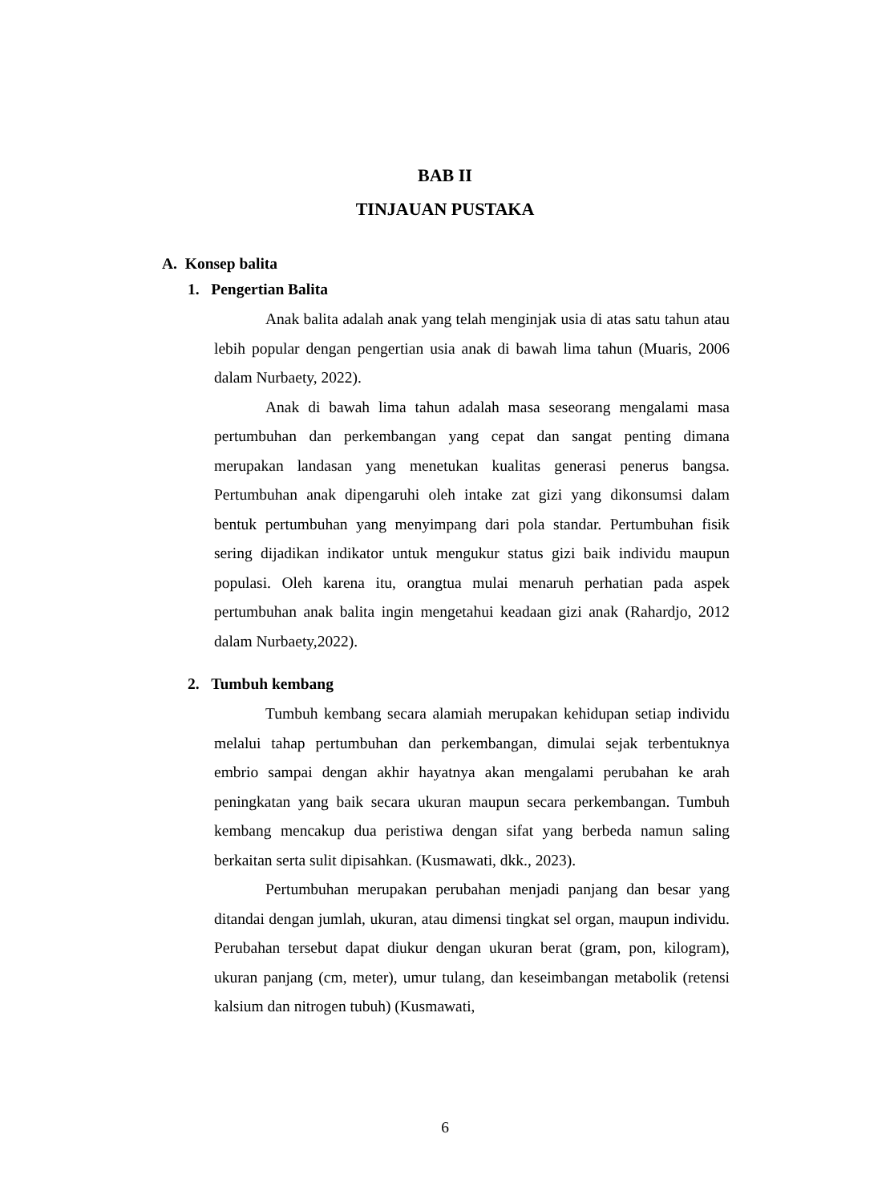BAB II
TINJAUAN PUSTAKA
A. Konsep balita
1. Pengertian Balita
Anak balita adalah anak yang telah menginjak usia di atas satu tahun atau lebih popular dengan pengertian usia anak di bawah lima tahun (Muaris, 2006 dalam Nurbaety, 2022).
Anak di bawah lima tahun adalah masa seseorang mengalami masa pertumbuhan dan perkembangan yang cepat dan sangat penting dimana merupakan landasan yang menetukan kualitas generasi penerus bangsa. Pertumbuhan anak dipengaruhi oleh intake zat gizi yang dikonsumsi dalam bentuk pertumbuhan yang menyimpang dari pola standar. Pertumbuhan fisik sering dijadikan indikator untuk mengukur status gizi baik individu maupun populasi. Oleh karena itu, orangtua mulai menaruh perhatian pada aspek pertumbuhan anak balita ingin mengetahui keadaan gizi anak (Rahardjo, 2012 dalam Nurbaety,2022).
2. Tumbuh kembang
Tumbuh kembang secara alamiah merupakan kehidupan setiap individu melalui tahap pertumbuhan dan perkembangan, dimulai sejak terbentuknya embrio sampai dengan akhir hayatnya akan mengalami perubahan ke arah peningkatan yang baik secara ukuran maupun secara perkembangan. Tumbuh kembang mencakup dua peristiwa dengan sifat yang berbeda namun saling berkaitan serta sulit dipisahkan. (Kusmawati, dkk., 2023).
Pertumbuhan merupakan perubahan menjadi panjang dan besar yang ditandai dengan jumlah, ukuran, atau dimensi tingkat sel organ, maupun individu. Perubahan tersebut dapat diukur dengan ukuran berat (gram, pon, kilogram), ukuran panjang (cm, meter), umur tulang, dan keseimbangan metabolik (retensi kalsium dan nitrogen tubuh) (Kusmawati,
6